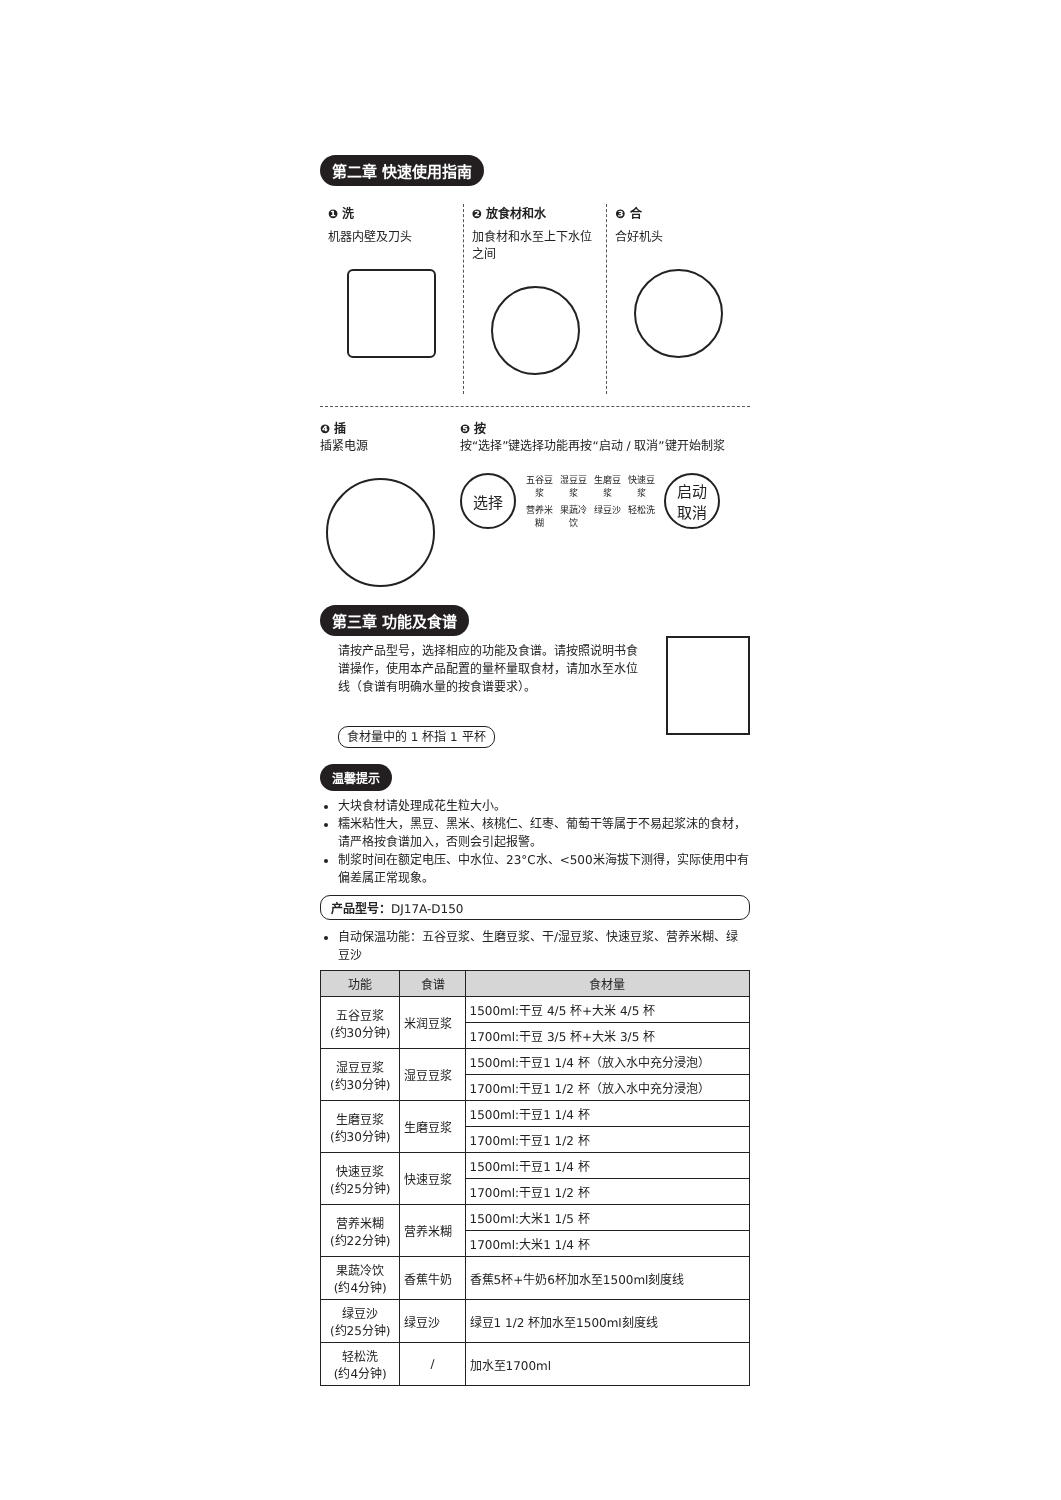第二章 快速使用指南
❶ 洗
机器内壁及刀头
❷ 放食材和水
加食材和水至上下水位之间
❸ 合
合好机头
❹ 插
插紧电源
❺ 按
按“选择”键选择功能再按“启动 / 取消”键开始制浆
选择
五谷豆浆 湿豆豆浆 生磨豆浆 快速豆浆 营养米糊 果蔬冷饮 绿豆沙 轻松洗
启动
取消
第三章 功能及食谱
请按产品型号，选择相应的功能及食谱。请按照说明书食谱操作，使用本产品配置的量杯量取食材，请加水至水位线（食谱有明确水量的按食谱要求）。
食材量中的 1 杯指 1 平杯
温馨提示
大块食材请处理成花生粒大小。
糯米粘性大，黑豆、黑米、核桃仁、红枣、葡萄干等属于不易起浆沫的食材，请严格按食谱加入，否则会引起报警。
制浆时间在额定电压、中水位、23°C水、<500米海拔下测得，实际使用中有偏差属正常现象。
产品型号：DJ17A-D150
自动保温功能：五谷豆浆、生磨豆浆、干/湿豆浆、快速豆浆、营养米糊、绿豆沙
| 功能 | 食谱 | 食材量 |
| --- | --- | --- |
| 五谷豆浆 (约30分钟) | 米润豆浆 | 1500ml:干豆 4/5 杯+大米 4/5 杯 |
| | | 1700ml:干豆 3/5 杯+大米 3/5 杯 |
| 湿豆豆浆 (约30分钟) | 湿豆豆浆 | 1500ml:干豆1 1/4 杯（放入水中充分浸泡） |
| | | 1700ml:干豆1 1/2 杯（放入水中充分浸泡） |
| 生磨豆浆 (约30分钟) | 生磨豆浆 | 1500ml:干豆1 1/4 杯 |
| | | 1700ml:干豆1 1/2 杯 |
| 快速豆浆 (约25分钟) | 快速豆浆 | 1500ml:干豆1 1/4 杯 |
| | | 1700ml:干豆1 1/2 杯 |
| 营养米糊 (约22分钟) | 营养米糊 | 1500ml:大米1 1/5 杯 |
| | | 1700ml:大米1 1/4 杯 |
| 果蔬冷饮 (约4分钟) | 香蕉牛奶 | 香蕉5杯+牛奶6杯加水至1500ml刻度线 |
| 绿豆沙 (约25分钟) | 绿豆沙 | 绿豆1 1/2 杯加水至1500ml刻度线 |
| 轻松洗 (约4分钟) | / | 加水至1700ml |